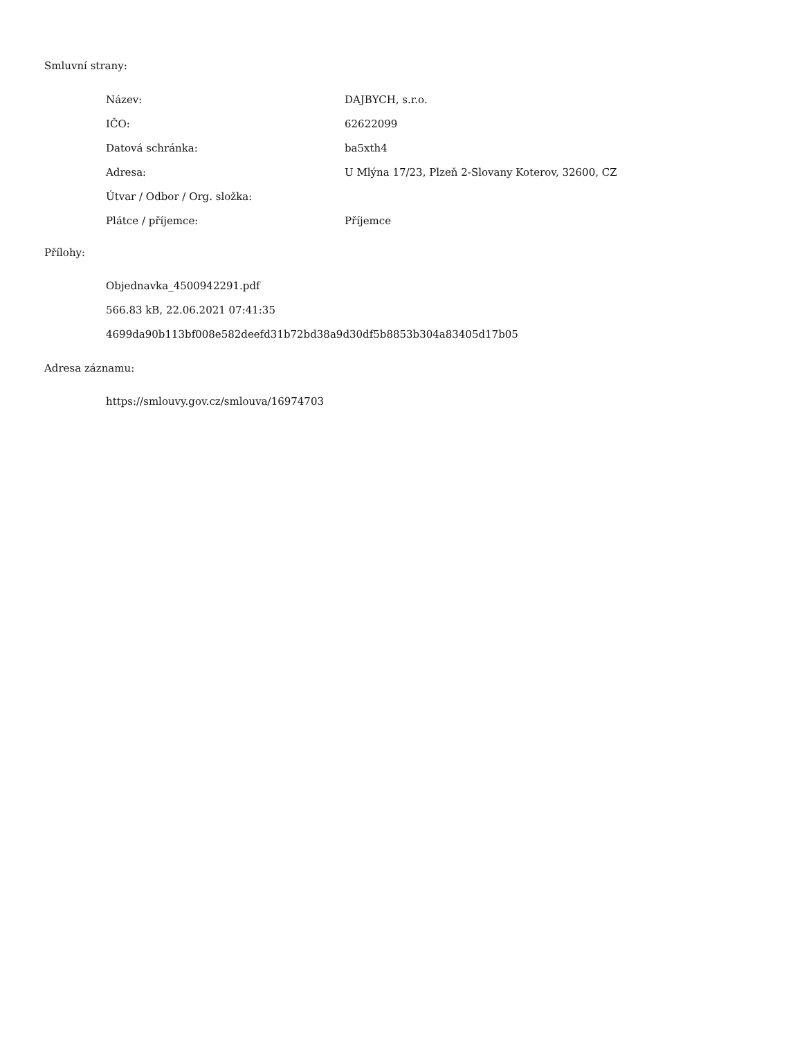Smluvní strany:
| Název: | DAJBYCH, s.r.o. |
| IČO: | 62622099 |
| Datová schránka: | ba5xth4 |
| Adresa: | U Mlýna 17/23, Plzeň 2-Slovany Koterov, 32600, CZ |
| Útvar / Odbor / Org. složka: | |
| Plátce / příjemce: | Příjemce |
Přílohy:
Objednavka_4500942291.pdf
566.83 kB, 22.06.2021 07:41:35
4699da90b113bf008e582deefd31b72bd38a9d30df5b8853b304a83405d17b05
Adresa záznamu:
https://smlouvy.gov.cz/smlouva/16974703